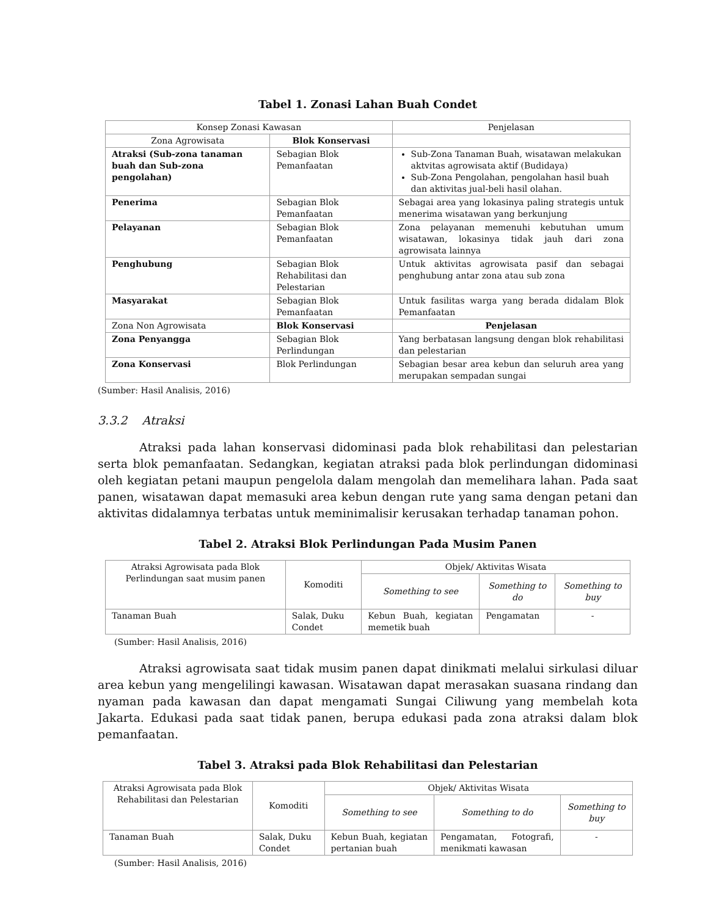Tabel 1. Zonasi Lahan Buah Condet
| Konsep Zonasi Kawasan | | Penjelasan |
| --- | --- | --- |
| Zona Agrowisata | Blok Konservasi | |
| Atraksi (Sub-zona tanaman buah dan Sub-zona pengolahan) | Sebagian Blok Pemanfaatan | Sub-Zona Tanaman Buah, wisatawan melakukan aktvitas agrowisata aktif (Budidaya) Sub-Zona Pengolahan, pengolahan hasil buah dan aktivitas jual-beli hasil olahan. |
| Penerima | Sebagian Blok Pemanfaatan | Sebagai area yang lokasinya paling strategis untuk menerima wisatawan yang berkunjung |
| Pelayanan | Sebagian Blok Pemanfaatan | Zona pelayanan memenuhi kebutuhan umum wisatawan, lokasinya tidak jauh dari zona agrowisata lainnya |
| Penghubung | Sebagian Blok Rehabilitasi dan Pelestarian | Untuk aktivitas agrowisata pasif dan sebagai penghubung antar zona atau sub zona |
| Masyarakat | Sebagian Blok Pemanfaatan | Untuk fasilitas warga yang berada didalam Blok Pemanfaatan |
| Zona Non Agrowisata | Blok Konservasi | Penjelasan |
| Zona Penyangga | Sebagian Blok Perlindungan | Yang berbatasan langsung dengan blok rehabilitasi dan pelestarian |
| Zona Konservasi | Blok Perlindungan | Sebagian besar area kebun dan seluruh area yang merupakan sempadan sungai |
(Sumber: Hasil Analisis, 2016)
3.3.2 Atraksi
Atraksi pada lahan konservasi didominasi pada blok rehabilitasi dan pelestarian serta blok pemanfaatan. Sedangkan, kegiatan atraksi pada blok perlindungan didominasi oleh kegiatan petani maupun pengelola dalam mengolah dan memelihara lahan. Pada saat panen, wisatawan dapat memasuki area kebun dengan rute yang sama dengan petani dan aktivitas didalamnya terbatas untuk meminimalisir kerusakan terhadap tanaman pohon.
Tabel 2. Atraksi Blok Perlindungan Pada Musim Panen
| Atraksi Agrowisata pada Blok Perlindungan saat musim panen | Komoditi | Objek/ Aktivitas Wisata | | |
| --- | --- | --- | --- | --- |
| | | Something to see | Something to do | Something to buy |
| Tanaman Buah | Salak, Duku Condet | Kebun Buah, kegiatan memetik buah | Pengamatan | - |
(Sumber: Hasil Analisis, 2016)
Atraksi agrowisata saat tidak musim panen dapat dinikmati melalui sirkulasi diluar area kebun yang mengelilingi kawasan. Wisatawan dapat merasakan suasana rindang dan nyaman pada kawasan dan dapat mengamati Sungai Ciliwung yang membelah kota Jakarta. Edukasi pada saat tidak panen, berupa edukasi pada zona atraksi dalam blok pemanfaatan.
Tabel 3. Atraksi pada Blok Rehabilitasi dan Pelestarian
| Atraksi Agrowisata pada Blok Rehabilitasi dan Pelestarian | Komoditi | Objek/ Aktivitas Wisata | | |
| --- | --- | --- | --- | --- |
| | | Something to see | Something to do | Something to buy |
| Tanaman Buah | Salak, Duku Condet | Kebun Buah, kegiatan pertanian buah | Pengamatan, Fotografi, menikmati kawasan | - |
(Sumber: Hasil Analisis, 2016)